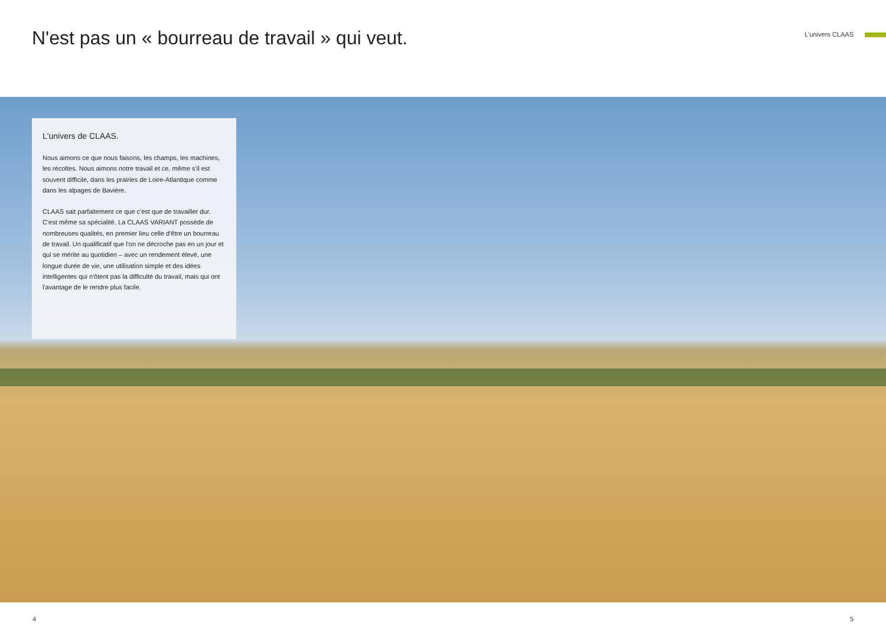N'est pas un « bourreau de travail » qui veut.
L'univers CLAAS
L'univers de CLAAS.
Nous aimons ce que nous faisons, les champs, les machines, les récoltes. Nous aimons notre travail et ce, même s'il est souvent difficile, dans les prairies de Loire-Atlantique comme dans les alpages de Bavière.
CLAAS sait parfaitement ce que c'est que de travailler dur. C'est même sa spécialité. La CLAAS VARIANT possède de nombreuses qualités, en premier lieu celle d'être un bourreau de travail. Un qualificatif que l'on ne décroche pas en un jour et qui se mérite au quotidien – avec un rendement élevé, une longue durée de vie, une utilisation simple et des idées intelligentes qui n'ôtent pas la difficulté du travail, mais qui ont l'avantage de le rendre plus facile.
4 5